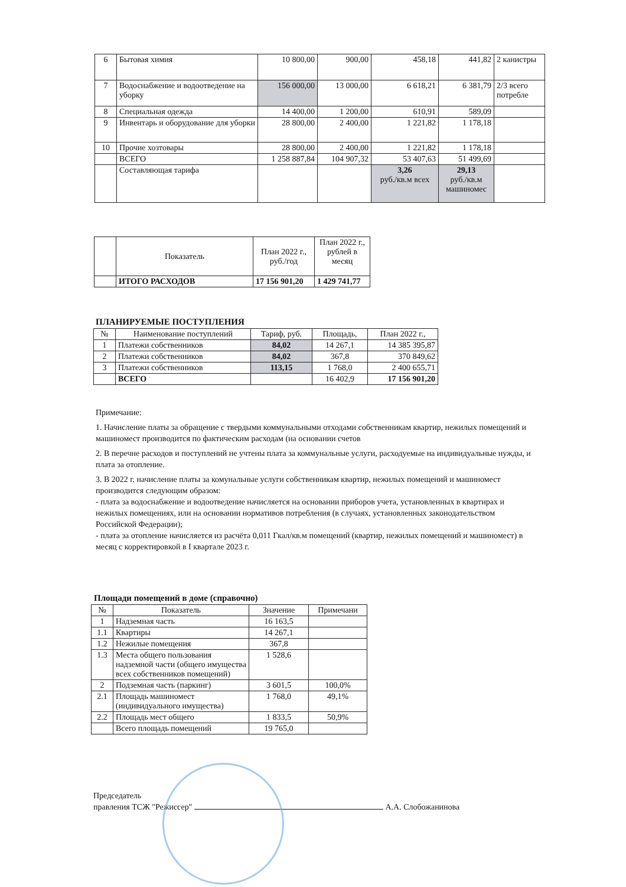| 6 | Бытовая химия | 10 800,00 | 900,00 | 458,18 | 441,82 | 2 канистры |
| 7 | Водоснабжение и водоотведение на уборку | 156 000,00 | 13 000,00 | 6 618,21 | 6 381,79 | 2/3 всего потребле |
| 8 | Специальная одежда | 14 400,00 | 1 200,00 | 610,91 | 589,09 | |
| 9 | Инвентарь и оборудование для уборки | 28 800,00 | 2 400,00 | 1 221,82 | 1 178,18 | |
| 10 | Прочие хозтовары | 28 800,00 | 2 400,00 | 1 221,82 | 1 178,18 | |
| | ВСЕГО | 1 258 887,84 | 104 907,32 | 53 407,63 | 51 499,69 | |
| | Составляющая тарифа | | | 3,26 руб./кв.м всех | 29,13 руб./кв.м машиномес | |
| | Показатель | План 2022 г., руб./год | План 2022 г., рублей в месяц |
| | ИТОГО РАСХОДОВ | 17 156 901,20 | 1 429 741,77 |
ПЛАНИРУЕМЫЕ ПОСТУПЛЕНИЯ
| № | Наименование поступлений | Тариф, руб. | Площадь, | План 2022 г., |
| --- | --- | --- | --- | --- |
| 1 | Платежи собственников | 84,02 | 14 267,1 | 14 385 395,87 |
| 2 | Платежи собственников | 84,02 | 367,8 | 370 849,62 |
| 3 | Платежи собственников | 113,15 | 1 768,0 | 2 400 655,71 |
| | ВСЕГО | | 16 402,9 | 17 156 901,20 |
Примечание:
1. Начисление платы за обращение с твердыми коммунальными отходами собственникам квартир, нежилых помещений и машиномест производится по фактическим расходам (на основании счетов
2. В перечне расходов и поступлений не учтены плата за коммунальные услуги, расходуемые на индивидуальные нужды, и плата за отопление.
3. В 2022 г. начисление платы за комунальные услуги собственникам квартир, нежилых помещений и машиномест производится следующим образом:
- плата за водоснабжение и водоотведение начисляется на основании приборов учета, установленных в квартирах и нежилых помещениях, или на основании нормативов потребления (в случаях, установленных законодательством Российской Федерации);
- плата за отопление начисляется из расчёта 0,011 Гкал/кв.м помещений (квартир, нежилых помещений и машиномест) в месяц с корректировкой в I квартале 2023 г.
Площади помещений в доме (справочно)
| № | Показатель | Значение | Примечани |
| --- | --- | --- | --- |
| 1 | Надземная часть | 16 163,5 | |
| 1.1 | Квартиры | 14 267,1 | |
| 1.2 | Нежилые помещения | 367,8 | |
| 1.3 | Места общего пользования надземной части (общего имущества всех собственников помещений) | 1 528,6 | |
| 2 | Подземная часть (паркинг) | 3 601,5 | 100,0% |
| 2.1 | Площадь машиномест (индивидуального имущества) | 1 768,0 | 49,1% |
| 2.2 | Площадь мест общего | 1 833,5 | 50,9% |
| | Всего площадь помещений | 19 765,0 | |
Председатель
правления ТСЖ "Режиссер" А.А. Слобожанинова